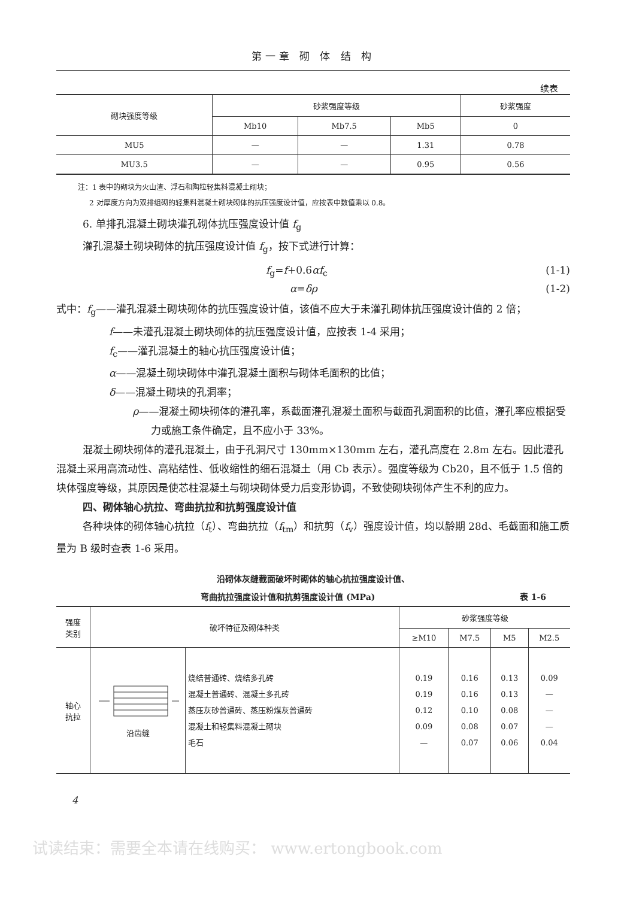第一章 砌 体 结 构
续表
| 砌块强度等级 | 砂浆强度等级 | | | 砂浆强度 |
| --- | --- | --- | --- | --- |
| | Mb10 | Mb7.5 | Mb5 | 0 |
| MU5 | — | — | 1.31 | 0.78 |
| MU3.5 | — | — | 0.95 | 0.56 |
注：1 表中的砌块为火山渣、浮石和陶粒轻集料混凝土砌块；
2 对厚度方向为双排组砌的轻集料混凝土砌块砌体的抗压强度设计值，应按表中数值乘以 0.8。
6. 单排孔混凝土砌块灌孔砌体抗压强度设计值 f<sub>g</sub>
灌孔混凝土砌块砌体的抗压强度设计值 f<sub>g</sub>，按下式进行计算：
f<sub>g</sub>=f+0.6αf<sub>c</sub> (1-1)
α=δρ (1-2)
式中：f<sub>g</sub>——灌孔混凝土砌块砌体的抗压强度设计值，该值不应大于未灌孔砌体抗压强度设计值的 2 倍；
f——未灌孔混凝土砌块砌体的抗压强度设计值，应按表 1-4 采用；
f<sub>c</sub>——灌孔混凝土的轴心抗压强度设计值；
α——混凝土砌块砌体中灌孔混凝土面积与砌体毛面积的比值；
δ——混凝土砌块的孔洞率；
ρ——混凝土砌块砌体的灌孔率，系截面灌孔混凝土面积与截面孔洞面积的比值，灌孔率应根据受力或施工条件确定，且不应小于 33%。
混凝土砌块砌体的灌孔混凝土，由于孔洞尺寸 130mm×130mm 左右，灌孔高度在 2.8m 左右。因此灌孔混凝土采用高流动性、高粘结性、低收缩性的细石混凝土（用 Cb 表示）。强度等级为 Cb20，且不低于 1.5 倍的块体强度等级，其原因是使芯柱混凝土与砌块砌体受力后变形协调，不致使砌块砌体产生不利的应力。
四、砌体轴心抗拉、弯曲抗拉和抗剪强度设计值
各种块体的砌体轴心抗拉（f<sub>t</sub>）、弯曲抗拉（f<sub>tm</sub>）和抗剪（f<sub>v</sub>）强度设计值，均以龄期 28d、毛截面和施工质量为 B 级时查表 1-6 采用。
沿砌体灰缝截面破坏时砌体的轴心抗拉强度设计值、
弯曲抗拉强度设计值和抗剪强度设计值 (MPa) 表 1-6
| 强度 类别 | 破坏特征及砌体种类 | | 砂浆强度等级 | | | |
| | | | ≥M10 | M7.5 | M5 | M2.5 |
| 轴心 抗拉 | 沿齿缝 | 烧结普通砖、烧结多孔砖 混凝土普通砖、混凝土多孔砖 蒸压灰砂普通砖、蒸压粉煤灰普通砖 混凝土和轻集料混凝土砌块 毛石 | 0.19 0.19 0.12 0.09 — | 0.16 0.16 0.10 0.08 0.07 | 0.13 0.13 0.08 0.07 0.06 | 0.09 — — — 0.04 |
4
试读结束：需要全本请在线购买： www.ertongbook.com